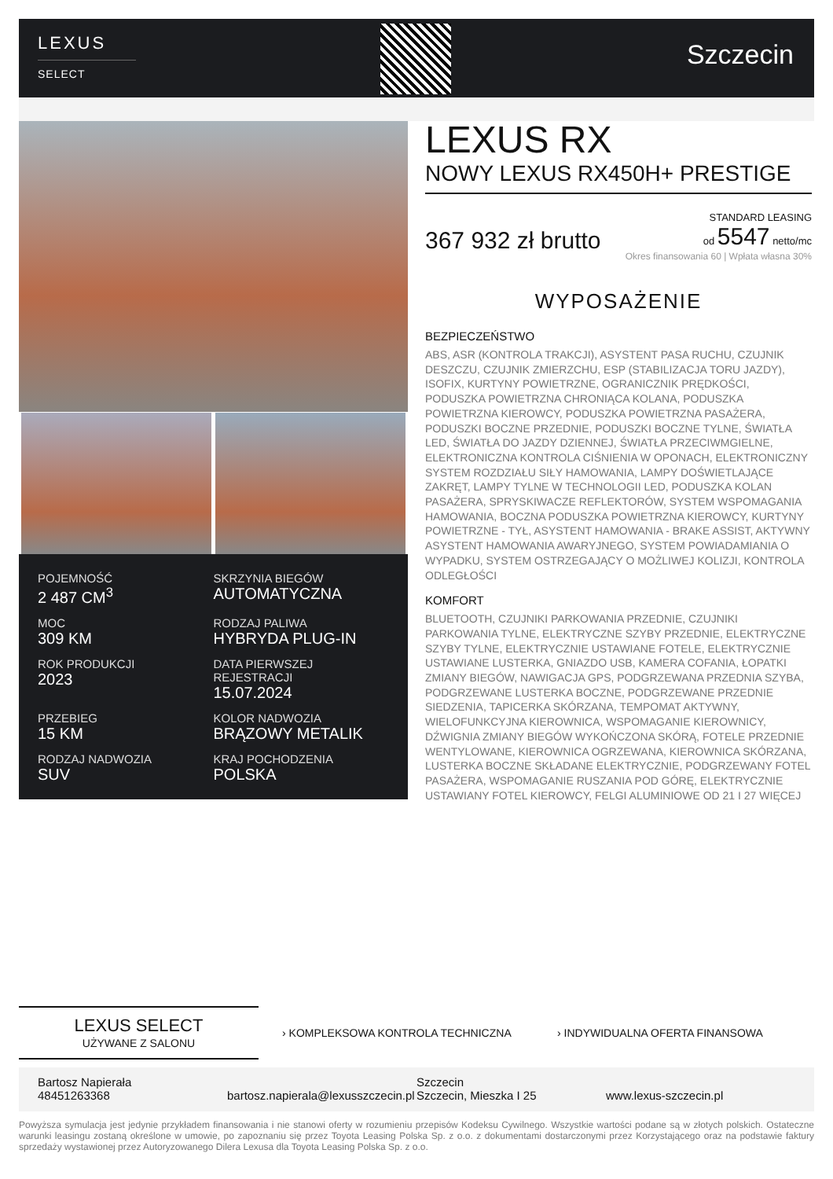LEXUS
SELECT
Szczecin
POJEMNOŚĆ
2 487 CM<sup>3</sup>
SKRZYNIA BIEGÓW
AUTOMATYCZNA
MOC
309 KM
RODZAJ PALIWA
HYBRYDA PLUG-IN
ROK PRODUKCJI
2023
DATA PIERWSZEJ REJESTRACJI
15.07.2024
PRZEBIEG
15 KM
KOLOR NADWOZIA
BRĄZOWY METALIK
RODZAJ NADWOZIA
SUV
KRAJ POCHODZENIA
POLSKA
LEXUS RX
NOWY LEXUS RX450H+ PRESTIGE
367 932 zł brutto
STANDARD LEASING
od 5547 netto/mc
Okres finansowania 60 | Wpłata własna 30%
WYPOSAŻENIE
BEZPIECZEŃSTWO
ABS, ASR (KONTROLA TRAKCJI), ASYSTENT PASA RUCHU, CZUJNIK DESZCZU, CZUJNIK ZMIERZCHU, ESP (STABILIZACJA TORU JAZDY), ISOFIX, KURTYNY POWIETRZNE, OGRANICZNIK PRĘDKOŚCI, PODUSZKA POWIETRZNA CHRONIĄCA KOLANA, PODUSZKA POWIETRZNA KIEROWCY, PODUSZKA POWIETRZNA PASAŻERA, PODUSZKI BOCZNE PRZEDNIE, PODUSZKI BOCZNE TYLNE, ŚWIATŁA LED, ŚWIATŁA DO JAZDY DZIENNEJ, ŚWIATŁA PRZECIWMGIELNE, ELEKTRONICZNA KONTROLA CIŚNIENIA W OPONACH, ELEKTRONICZNY SYSTEM ROZDZIAŁU SIŁY HAMOWANIA, LAMPY DOŚWIETLAJĄCE ZAKRĘT, LAMPY TYLNE W TECHNOLOGII LED, PODUSZKA KOLAN PASAŻERA, SPRYSKIWACZE REFLEKTORÓW, SYSTEM WSPOMAGANIA HAMOWANIA, BOCZNA PODUSZKA POWIETRZNA KIEROWCY, KURTYNY POWIETRZNE - TYŁ, ASYSTENT HAMOWANIA - BRAKE ASSIST, AKTYWNY ASYSTENT HAMOWANIA AWARYJNEGO, SYSTEM POWIADAMIANIA O WYPADKU, SYSTEM OSTRZEGAJĄCY O MOŻLIWEJ KOLIZJI, KONTROLA ODLEGŁOŚCI
KOMFORT
BLUETOOTH, CZUJNIKI PARKOWANIA PRZEDNIE, CZUJNIKI PARKOWANIA TYLNE, ELEKTRYCZNE SZYBY PRZEDNIE, ELEKTRYCZNE SZYBY TYLNE, ELEKTRYCZNIE USTAWIANE FOTELE, ELEKTRYCZNIE USTAWIANE LUSTERKA, GNIAZDO USB, KAMERA COFANIA, ŁOPATKI ZMIANY BIEGÓW, NAWIGACJA GPS, PODGRZEWANA PRZEDNIA SZYBA, PODGRZEWANE LUSTERKA BOCZNE, PODGRZEWANE PRZEDNIE SIEDZENIA, TAPICERKA SKÓRZANA, TEMPOMAT AKTYWNY, WIELOFUNKCYJNA KIEROWNICA, WSPOMAGANIE KIEROWNICY, DŹWIGNIA ZMIANY BIEGÓW WYKOŃCZONA SKÓRĄ, FOTELE PRZEDNIE WENTYLOWANE, KIEROWNICA OGRZEWANA, KIEROWNICA SKÓRZANA, LUSTERKA BOCZNE SKŁADANE ELEKTRYCZNIE, PODGRZEWANY FOTEL PASAŻERA, WSPOMAGANIE RUSZANIA POD GÓRĘ, ELEKTRYCZNIE USTAWIANY FOTEL KIEROWCY, FELGI ALUMINIOWE OD 21 I 27 WIĘCEJ
LEXUS SELECT
UŻYWANE Z SALONU
› KOMPLEKSOWA KONTROLA TECHNICZNA › INDYWIDUALNA OFERTA FINANSOWA
Bartosz Napierała
48451263368
bartosz.napierala@lexusszczecin.pl
Szczecin
Szczecin, Mieszka I 25
www.lexus-szczecin.pl
Powyższa symulacja jest jedynie przykładem finansowania i nie stanowi oferty w rozumieniu przepisów Kodeksu Cywilnego. Wszystkie wartości podane są w złotych polskich. Ostateczne warunki leasingu zostaną określone w umowie, po zapoznaniu się przez Toyota Leasing Polska Sp. z o.o. z dokumentami dostarczonymi przez Korzystającego oraz na podstawie faktury sprzedaży wystawionej przez Autoryzowanego Dilera Lexusa dla Toyota Leasing Polska Sp. z o.o.